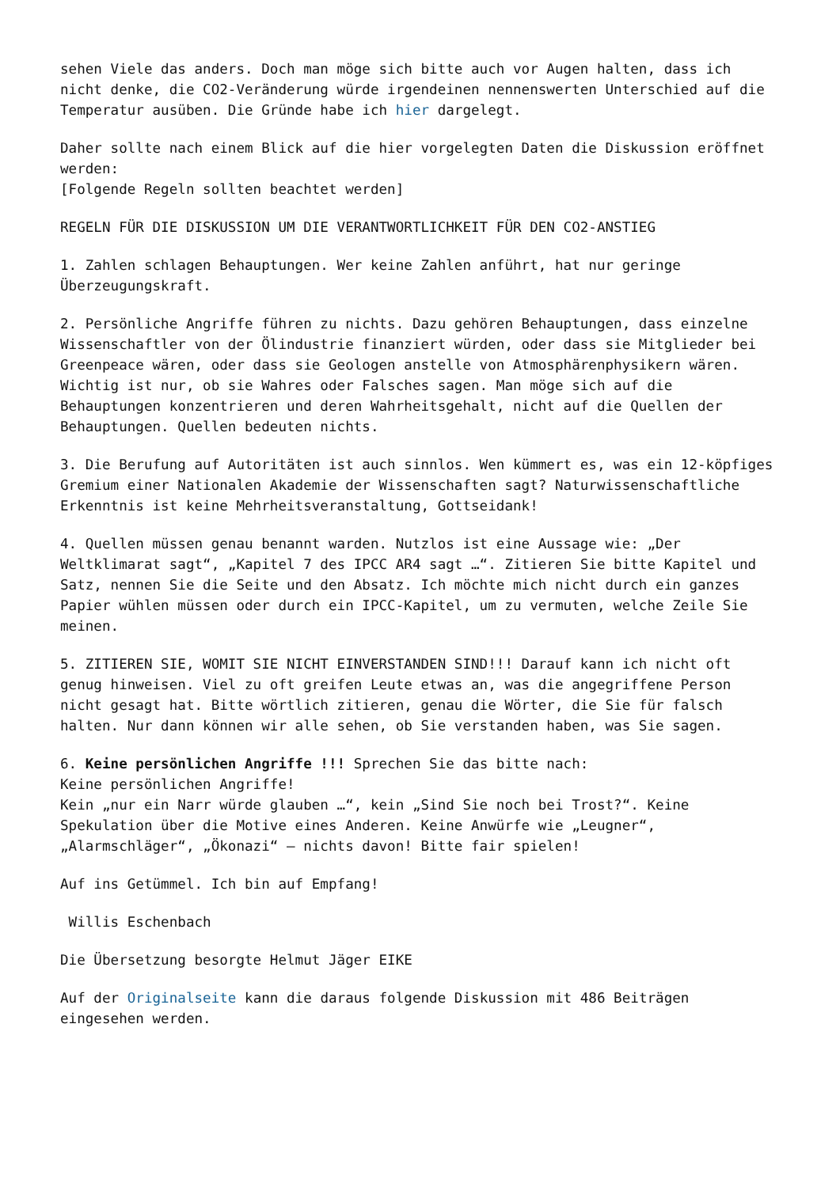sehen Viele das anders. Doch man möge sich bitte auch vor Augen halten, dass ich nicht denke, die CO2-Veränderung würde irgendeinen nennenswerten Unterschied auf die Temperatur ausüben. Die Gründe habe ich hier dargelegt.
Daher sollte nach einem Blick auf die hier vorgelegten Daten die Diskussion eröffnet werden:
[Folgende Regeln sollten beachtet werden]
REGELN FÜR DIE DISKUSSION UM DIE VERANTWORTLICHKEIT FÜR DEN CO2-ANSTIEG
1. Zahlen schlagen Behauptungen. Wer keine Zahlen anführt, hat nur geringe Überzeugungskraft.
2. Persönliche Angriffe führen zu nichts. Dazu gehören Behauptungen, dass einzelne Wissenschaftler von der Ölindustrie finanziert würden, oder dass sie Mitglieder bei Greenpeace wären, oder dass sie Geologen anstelle von Atmosphärenphysikern wären. Wichtig ist nur, ob sie Wahres oder Falsches sagen. Man möge sich auf die Behauptungen konzentrieren und deren Wahrheitsgehalt, nicht auf die Quellen der Behauptungen. Quellen bedeuten nichts.
3. Die Berufung auf Autoritäten ist auch sinnlos. Wen kümmert es, was ein 12-köpfiges Gremium einer Nationalen Akademie der Wissenschaften sagt? Naturwissenschaftliche Erkenntnis ist keine Mehrheitsveranstaltung, Gottseidank!
4. Quellen müssen genau benannt warden. Nutzlos ist eine Aussage wie: „Der Weltklimarat sagt“, „Kapitel 7 des IPCC AR4 sagt …“. Zitieren Sie bitte Kapitel und Satz, nennen Sie die Seite und den Absatz. Ich möchte mich nicht durch ein ganzes Papier wühlen müssen oder durch ein IPCC-Kapitel, um zu vermuten, welche Zeile Sie meinen.
5. ZITIEREN SIE, WOMIT SIE NICHT EINVERSTANDEN SIND!!! Darauf kann ich nicht oft genug hinweisen. Viel zu oft greifen Leute etwas an, was die angegriffene Person nicht gesagt hat. Bitte wörtlich zitieren, genau die Wörter, die Sie für falsch halten. Nur dann können wir alle sehen, ob Sie verstanden haben, was Sie sagen.
6. Keine persönlichen Angriffe !!! Sprechen Sie das bitte nach:
Keine persönlichen Angriffe!
Kein „nur ein Narr würde glauben …“, kein „Sind Sie noch bei Trost?“. Keine Spekulation über die Motive eines Anderen. Keine Anwürfe wie „Leugner“, „Alarmschläger“, „Ökonazi“ – nichts davon! Bitte fair spielen!
Auf ins Getümmel. Ich bin auf Empfang!
Willis Eschenbach
Die Übersetzung besorgte Helmut Jäger EIKE
Auf der Originalseite kann die daraus folgende Diskussion mit 486 Beiträgen eingesehen werden.